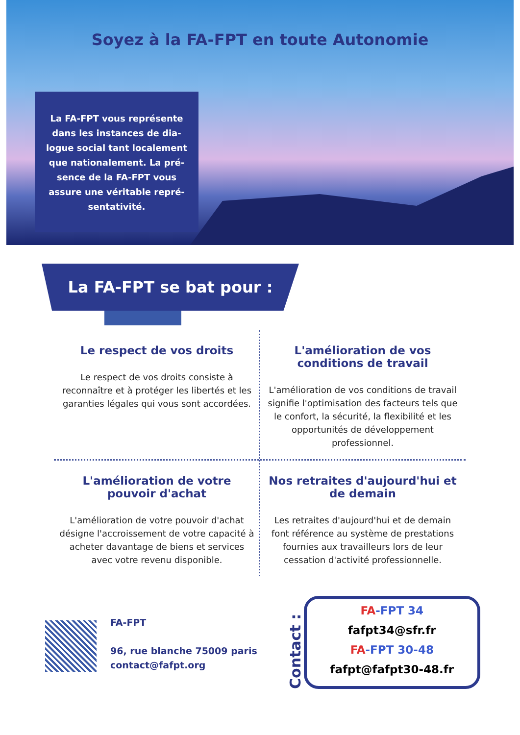Soyez à la FA-FPT en toute Autonomie
La FA-FPT vous représente
dans les instances de dia-
logue social tant localement
que nationalement. La pré-
sence de la FA-FPT vous
assure une véritable repré-
sentativité.
La FA-FPT se bat pour :
Le respect de vos droits
Le respect de vos droits consiste à reconnaître et à protéger les libertés et les garanties légales qui vous sont accordées.
L'amélioration de vos conditions de travail
L'amélioration de vos conditions de travail signifie l'optimisation des facteurs tels que le confort, la sécurité, la flexibilité et les opportunités de développement professionnel.
L'amélioration de votre pouvoir d'achat
L'amélioration de votre pouvoir d'achat désigne l'accroissement de votre capacité à acheter davantage de biens et services avec votre revenu disponible.
Nos retraites d'aujourd'hui et de demain
Les retraites d'aujourd'hui et de demain font référence au système de prestations fournies aux travailleurs lors de leur cessation d'activité professionnelle.
FA-FPT
96, rue blanche 75009 paris
contact@fafpt.org
Contact :
FA-FPT 34
fafpt34@sfr.fr
FA-FPT 30-48
fafpt@fafpt30-48.fr